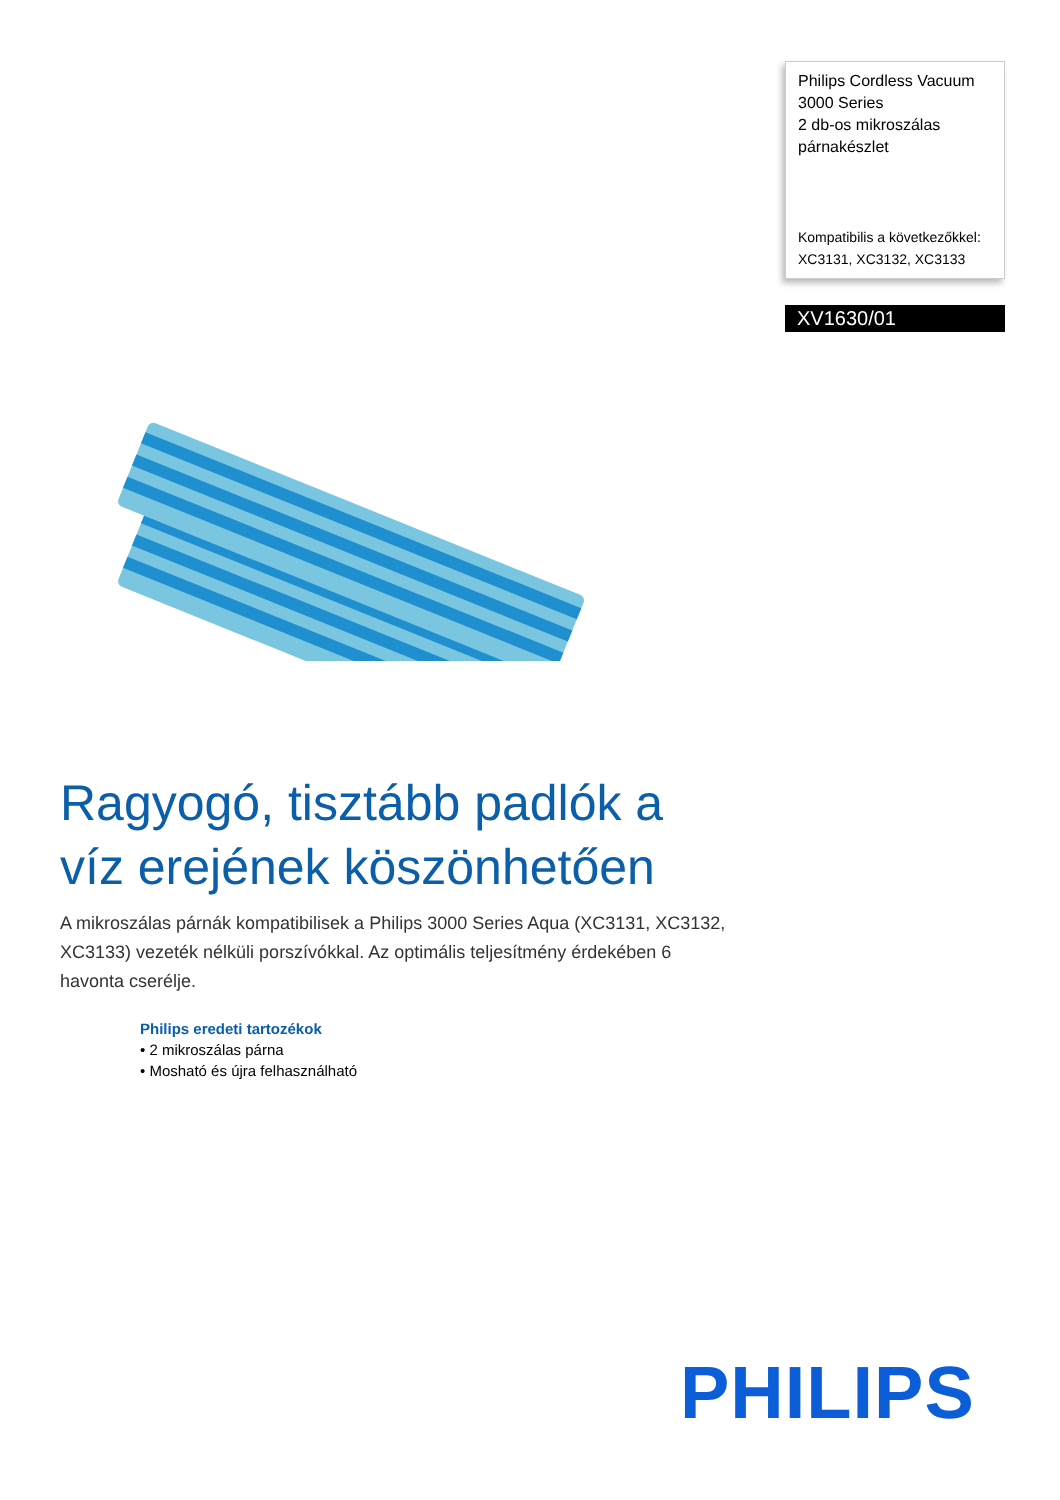Philips Cordless Vacuum
3000 Series
2 db-os mikroszálas
párnakészlet
Kompatibilis a következőkkel:
XC3131, XC3132, XC3133
XV1630/01
Ragyogó, tisztább padlók a
víz erejének köszönhetően
A mikroszálas párnák kompatibilisek a Philips 3000 Series Aqua (XC3131, XC3132, XC3133) vezeték nélküli porszívókkal. Az optimális teljesítmény érdekében 6 havonta cserélje.
Philips eredeti tartozékok
• 2 mikroszálas párna
• Mosható és újra felhasználható
PHILIPS